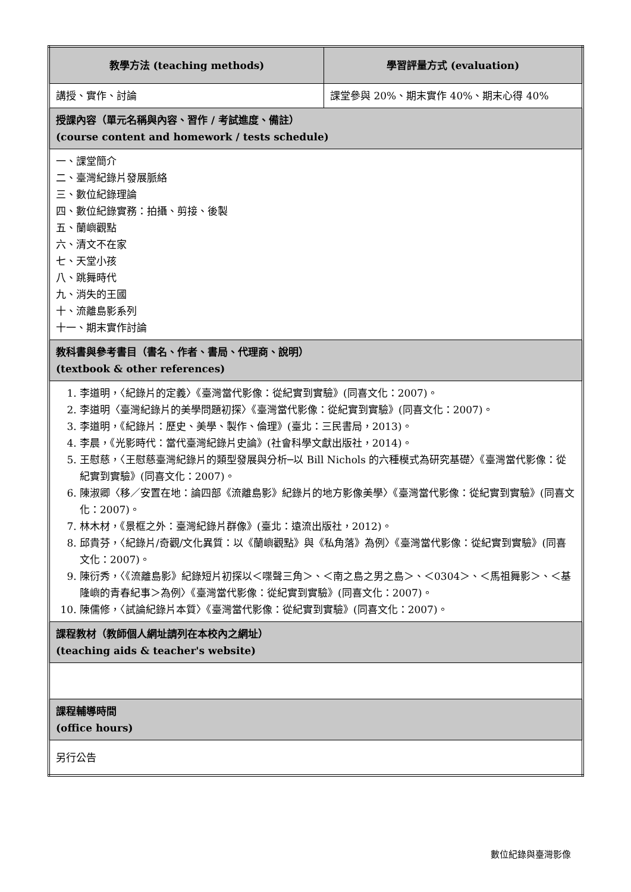| 教學方法 (teaching methods) | 學習評量方式 (evaluation) |
| --- | --- |
| 講授、實作、討論 | 課堂參與 20%、期末實作 40%、期末心得 40% |
| 授課內容（單元名稱與內容、習作 / 考試進度、備註） (course content and homework / tests schedule) | |
| 一、課堂簡介 二、臺灣紀錄片發展脈絡 三、數位紀錄理論 四、數位紀錄實務：拍攝、剪接、後製 五、蘭嶼觀點 六、清文不在家 七、天堂小孩 八、跳舞時代 九、消失的王國 十、流離島影系列 十一、期末實作討論 | |
| 教科書與參考書目（書名、作者、書局、代理商、說明） (textbook & other references) | |
| 1. 李道明，〈紀錄片的定義〉《臺灣當代影像：從紀實到實驗》(同喜文化：2007)。 2. 李道明〈臺灣紀錄片的美學問題初探〉《臺灣當代影像：從紀實到實驗》(同喜文化：2007)。 3. 李道明，《紀錄片：歷史、美學、製作、倫理》(臺北：三民書局，2013)。 4. 李晨，《光影時代：當代臺灣紀錄片史論》(社會科學文獻出版社，2014)。 5. 王慰慈，〈王慰慈臺灣紀錄片的類型發展與分析─以 Bill Nichols 的六種模式為研究基礎〉《臺灣當代影像：從紀實到實驗》(同喜文化：2007)。 6. 陳淑卿〈移／安置在地：論四部《流離島影》紀錄片的地方影像美學〉《臺灣當代影像：從紀實到實驗》(同喜文化：2007)。 7. 林木材，《景框之外：臺灣紀錄片群像》(臺北：遠流出版社，2012)。 8. 邱貴芬，〈紀錄片/奇觀/文化異質：以《蘭嶼觀點》與《私角落》為例〉《臺灣當代影像：從紀實到實驗》(同喜文化：2007)。 9. 陳衍秀，〈《流離島影》紀錄短片初探以＜喋聲三角＞、＜南之島之男之島＞、＜0304＞、＜馬祖舞影＞、＜基隆嶼的青春紀事＞為例〉《臺灣當代影像：從紀實到實驗》(同喜文化：2007)。 10. 陳儒修，〈試論紀錄片本質〉《臺灣當代影像：從紀實到實驗》(同喜文化：2007)。 | |
| 課程教材（教師個人網址請列在本校內之網址） (teaching aids & teacher's website) | |
| 課程輔導時間 (office hours) | |
| 另行公告 | |
數位紀錄與臺灣影像